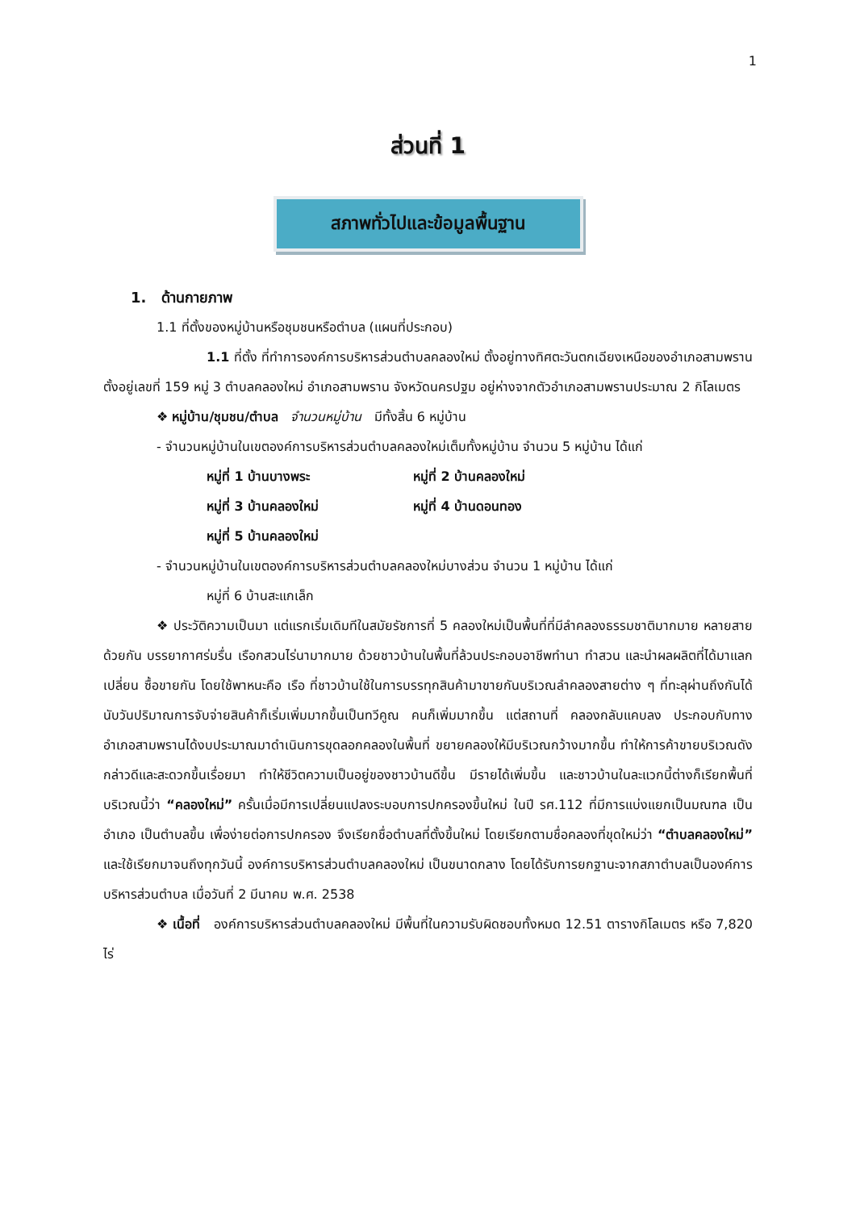1
ส่วนที่ 1
สภาพทั่วไปและข้อมูลพื้นฐาน
1. ด้านกายภาพ
1.1 ที่ตั้งของหมู่บ้านหรือชุมชนหรือตำบล (แผนที่ประกอบ)
1.1 ที่ตั้ง ที่ทำการองค์การบริหารส่วนตำบลคลองใหม่ ตั้งอยู่ทางทิศตะวันตกเฉียงเหนือของอำเภอสามพราน ตั้งอยู่เลขที่ 159 หมู่ 3 ตำบลคลองใหม่ อำเภอสามพราน จังหวัดนครปฐม อยู่ห่างจากตัวอำเภอสามพรานประมาณ 2 กิโลเมตร
❖ หมู่บ้าน/ชุมชน/ตำบล จำนวนหมู่บ้าน มีทั้งสิ้น 6 หมู่บ้าน
- จำนวนหมู่บ้านในเขตองค์การบริหารส่วนตำบลคลองใหม่เต็มทั้งหมู่บ้าน จำนวน 5 หมู่บ้าน ได้แก่
หมู่ที่ 1 บ้านบางพระ หมู่ที่ 2 บ้านคลองใหม่
หมู่ที่ 3 บ้านคลองใหม่ หมู่ที่ 4 บ้านดอนทอง
หมู่ที่ 5 บ้านคลองใหม่
- จำนวนหมู่บ้านในเขตองค์การบริหารส่วนตำบลคลองใหม่บางส่วน จำนวน 1 หมู่บ้าน ได้แก่
หมู่ที่ 6 บ้านสะแกเล็ก
❖ ประวัติความเป็นมา แต่แรกเริ่มเดิมทีในสมัยรัชการที่ 5 คลองใหม่เป็นพื้นที่ที่มีลำคลองธรรมชาติมากมาย หลายสายด้วยกัน บรรยากาศร่มรื่น เรือกสวนไร่นามากมาย ด้วยชาวบ้านในพื้นที่ล้วนประกอบอาชีพทำนา ทำสวน และนำผลผลิตที่ได้มาแลกเปลี่ยน ซื้อขายกัน โดยใช้พาหนะคือ เรือ ที่ชาวบ้านใช้ในการบรรทุกสินค้ามาขายกันบริเวณลำคลองสายต่าง ๆ ที่ทะลุผ่านถึงกันได้ นับวันปริมาณการจับจ่ายสินค้าก็เริ่มเพิ่มมากขึ้นเป็นทวีคูณ คนก็เพิ่มมากขึ้น แต่สถานที่ คลองกลับแคบลง ประกอบกับทางอำเภอสามพรานได้งบประมาณมาดำเนินการขุดลอกคลองในพื้นที่ ขยายคลองให้มีบริเวณกว้างมากขึ้น ทำให้การค้าขายบริเวณดังกล่าวดีและสะดวกขึ้นเรื่อยมา ทำให้ชีวิตความเป็นอยู่ของชาวบ้านดีขึ้น มีรายได้เพิ่มขึ้น และชาวบ้านในละแวกนี้ต่างก็เรียกพื้นที่บริเวณนี้ว่า “คลองใหม่” ครั้นเมื่อมีการเปลี่ยนแปลงระบอบการปกครองขึ้นใหม่ ในปี รศ.112 ที่มีการแบ่งแยกเป็นมณฑล เป็นอำเภอ เป็นตำบลขึ้น เพื่อง่ายต่อการปกครอง จึงเรียกชื่อตำบลที่ตั้งขึ้นใหม่ โดยเรียกตามชื่อคลองที่ขุดใหม่ว่า “ตำบลคลองใหม่” และใช้เรียกมาจนถึงทุกวันนี้ องค์การบริหารส่วนตำบลคลองใหม่ เป็นขนาดกลาง โดยได้รับการยกฐานะจากสภาตำบลเป็นองค์การบริหารส่วนตำบล เมื่อวันที่ 2 มีนาคม พ.ศ. 2538
❖ เนื้อที่ องค์การบริหารส่วนตำบลคลองใหม่ มีพื้นที่ในความรับผิดชอบทั้งหมด 12.51 ตารางกิโลเมตร หรือ 7,820 ไร่